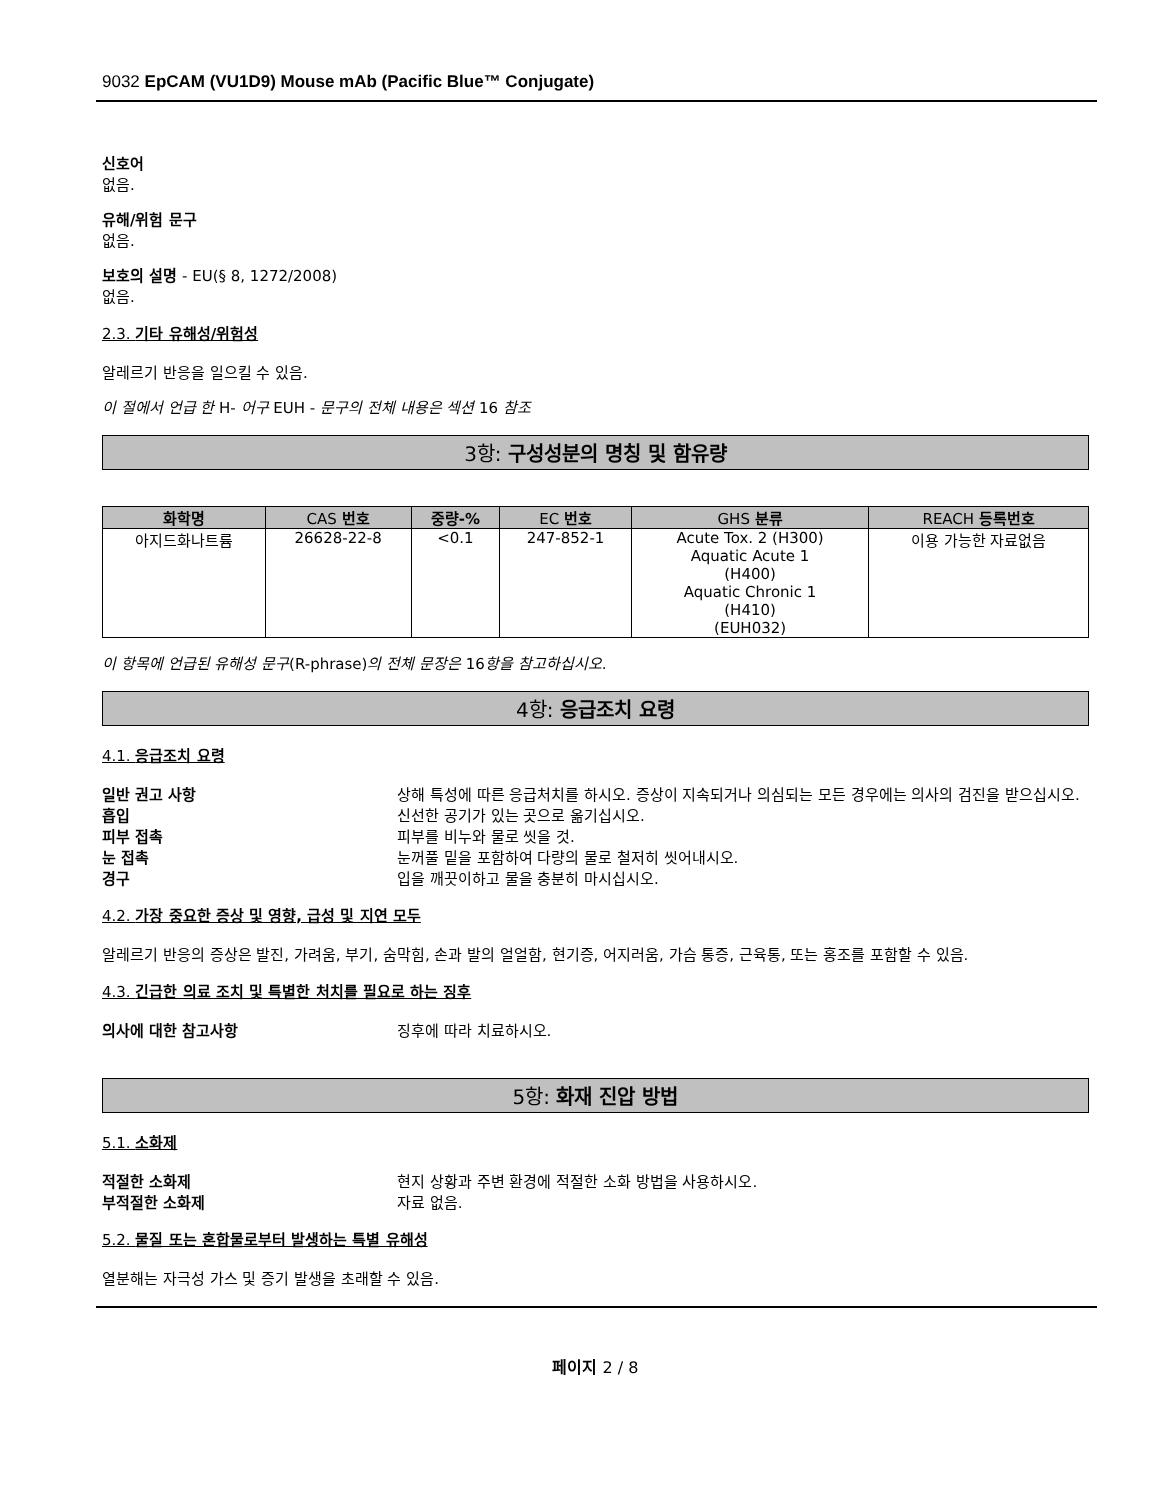9032 EpCAM (VU1D9) Mouse mAb (Pacific Blue™ Conjugate)
신호어
없음.
유해/위험 문구
없음.
보호의 설명 - EU(§ 8, 1272/2008)
없음.
2.3. 기타 유해성/위험성
알레르기 반응을 일으킬 수 있음.
이 절에서 언급 한 H- 어구 EUH - 문구의 전체 내용은 섹션 16 참조
3항: 구성성분의 명칭 및 함유량
| 화학명 | CAS 번호 | 중량-% | EC 번호 | GHS 분류 | REACH 등록번호 |
| --- | --- | --- | --- | --- | --- |
| 아지드화나트륨 | 26628-22-8 | <0.1 | 247-852-1 | Acute Tox. 2 (H300) Aquatic Acute 1 (H400) Aquatic Chronic 1 (H410) (EUH032) | 이용 가능한 자료없음 |
이 항목에 언급된 유해성 문구(R-phrase)의 전체 문장은 16항을 참고하십시오.
4항: 응급조치 요령
4.1. 응급조치 요령
일반 권고 사항 상해 특성에 따른 응급처치를 하시오. 증상이 지속되거나 의심되는 모든 경우에는 의사의 검진을 받으십시오.
흡입 신선한 공기가 있는 곳으로 옮기십시오.
피부 접촉 피부를 비누와 물로 씻을 것.
눈 접촉 눈꺼풀 밑을 포함하여 다량의 물로 철저히 씻어내시오.
경구 입을 깨끗이하고 물을 충분히 마시십시오.
4.2. 가장 중요한 증상 및 영향, 급성 및 지연 모두
알레르기 반응의 증상은 발진, 가려움, 부기, 숨막힘, 손과 발의 얼얼함, 현기증, 어지러움, 가슴 통증, 근육통, 또는 홍조를 포함할 수 있음.
4.3. 긴급한 의료 조치 및 특별한 처치를 필요로 하는 징후
의사에 대한 참고사항 징후에 따라 치료하시오.
5항: 화재 진압 방법
5.1. 소화제
적절한 소화제 현지 상황과 주변 환경에 적절한 소화 방법을 사용하시오.
부적절한 소화제 자료 없음.
5.2. 물질 또는 혼합물로부터 발생하는 특별 유해성
열분해는 자극성 가스 및 증기 발생을 초래할 수 있음.
페이지 2 / 8